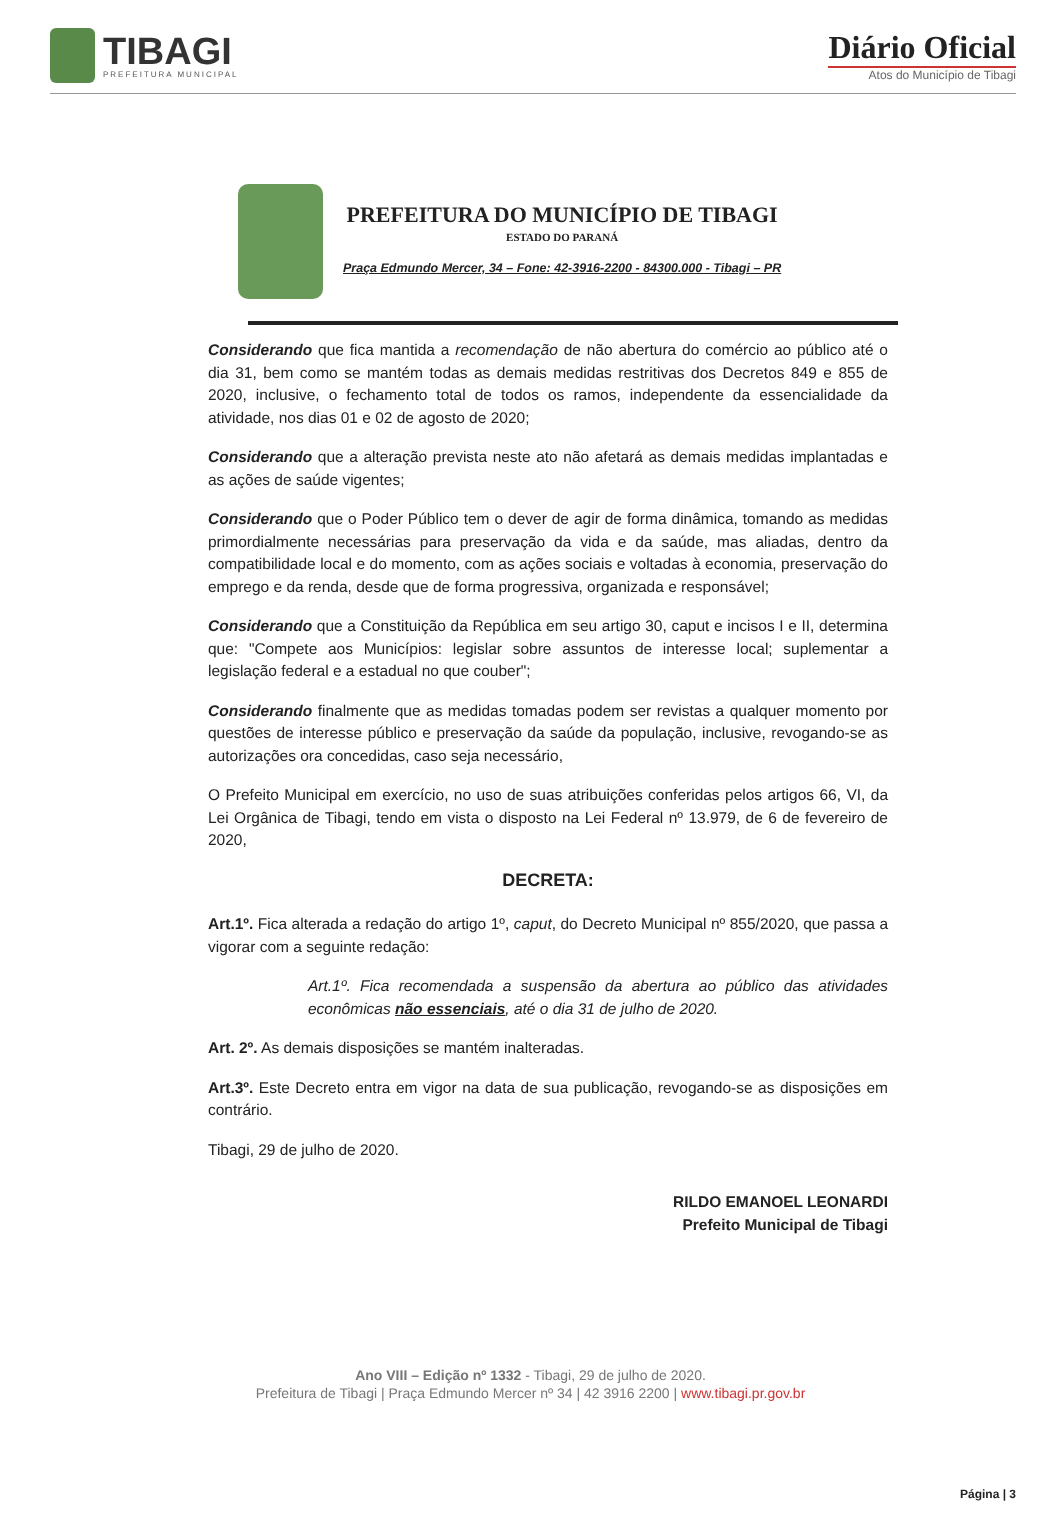TIBAGI
PREFEITURA MUNICIPAL
Diário Oficial
Atos do Município de Tibagi
PREFEITURA DO MUNICÍPIO DE TIBAGI
ESTADO DO PARANÁ
Praça Edmundo Mercer, 34 – Fone: 42-3916-2200 - 84300.000 - Tibagi – PR
Considerando que fica mantida a recomendação de não abertura do comércio ao público até o dia 31, bem como se mantém todas as demais medidas restritivas dos Decretos 849 e 855 de 2020, inclusive, o fechamento total de todos os ramos, independente da essencialidade da atividade, nos dias 01 e 02 de agosto de 2020;
Considerando que a alteração prevista neste ato não afetará as demais medidas implantadas e as ações de saúde vigentes;
Considerando que o Poder Público tem o dever de agir de forma dinâmica, tomando as medidas primordialmente necessárias para preservação da vida e da saúde, mas aliadas, dentro da compatibilidade local e do momento, com as ações sociais e voltadas à economia, preservação do emprego e da renda, desde que de forma progressiva, organizada e responsável;
Considerando que a Constituição da República em seu artigo 30, caput e incisos I e II, determina que: "Compete aos Municípios: legislar sobre assuntos de interesse local; suplementar a legislação federal e a estadual no que couber";
Considerando finalmente que as medidas tomadas podem ser revistas a qualquer momento por questões de interesse público e preservação da saúde da população, inclusive, revogando-se as autorizações ora concedidas, caso seja necessário,
O Prefeito Municipal em exercício, no uso de suas atribuições conferidas pelos artigos 66, VI, da Lei Orgânica de Tibagi, tendo em vista o disposto na Lei Federal nº 13.979, de 6 de fevereiro de 2020,
DECRETA:
Art.1º. Fica alterada a redação do artigo 1º, caput, do Decreto Municipal nº 855/2020, que passa a vigorar com a seguinte redação:
Art.1º. Fica recomendada a suspensão da abertura ao público das atividades econômicas não essenciais, até o dia 31 de julho de 2020.
Art. 2º. As demais disposições se mantém inalteradas.
Art.3º. Este Decreto entra em vigor na data de sua publicação, revogando-se as disposições em contrário.
Tibagi, 29 de julho de 2020.
RILDO EMANOEL LEONARDI
Prefeito Municipal de Tibagi
Ano VIII – Edição nº 1332 - Tibagi, 29 de julho de 2020.
Prefeitura de Tibagi | Praça Edmundo Mercer nº 34 | 42 3916 2200 | www.tibagi.pr.gov.br
Página | 3